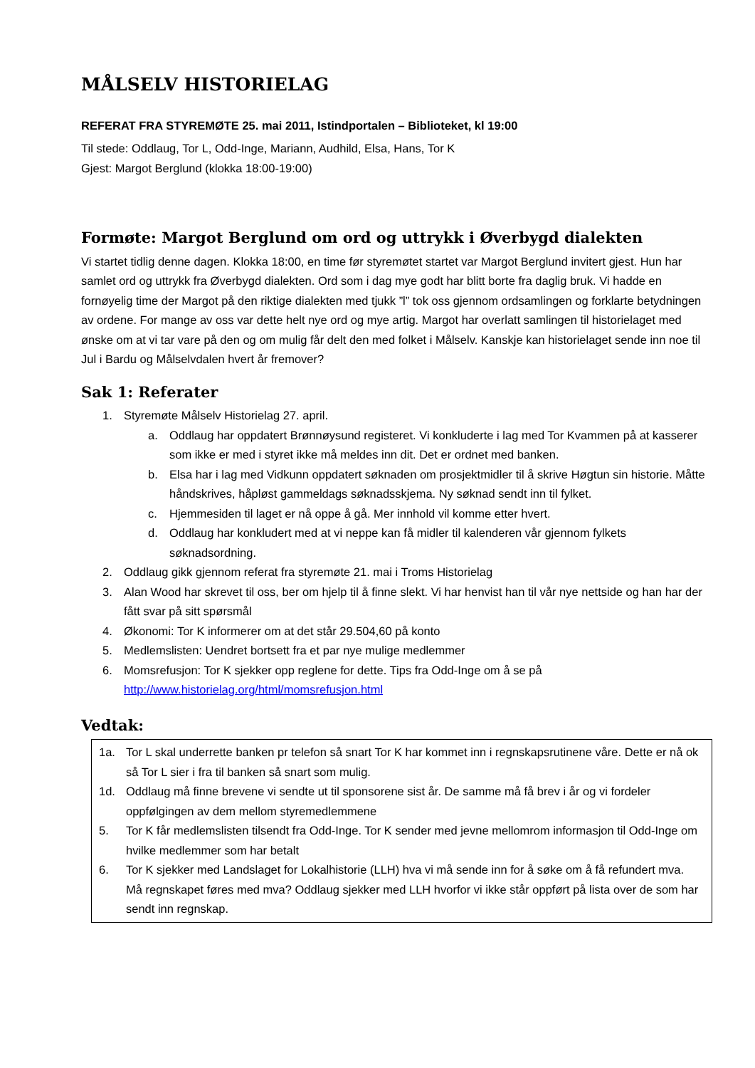MÅLSELV HISTORIELAG
REFERAT FRA STYREMØTE 25. mai 2011, Istindportalen – Biblioteket, kl 19:00
Til stede: Oddlaug, Tor L, Odd-Inge, Mariann, Audhild, Elsa, Hans, Tor K
Gjest: Margot Berglund (klokka 18:00-19:00)
Formøte: Margot Berglund om ord og uttrykk i Øverbygd dialekten
Vi startet tidlig denne dagen. Klokka 18:00, en time før styremøtet startet var Margot Berglund invitert gjest. Hun har samlet ord og uttrykk fra Øverbygd dialekten. Ord som i dag mye godt har blitt borte fra daglig bruk. Vi hadde en fornøyelig time der Margot på den riktige dialekten med tjukk ”l” tok oss gjennom ordsamlingen og forklarte betydningen av ordene. For mange av oss var dette helt nye ord og mye artig. Margot har overlatt samlingen til historielaget med ønske om at vi tar vare på den og om mulig får delt den med folket i Målselv. Kanskje kan historielaget sende inn noe til Jul i Bardu og Målselvdalen hvert år fremover?
Sak 1: Referater
1. Styremøte Målselv Historielag 27. april.
a. Oddlaug har oppdatert Brønnøysund registeret. Vi konkluderte i lag med Tor Kvammen på at kasserer som ikke er med i styret ikke må meldes inn dit. Det er ordnet med banken.
b. Elsa har i lag med Vidkunn oppdatert søknaden om prosjektmidler til å skrive Høgtun sin historie. Måtte håndskrives, håpløst gammeldags søknadsskjema. Ny søknad sendt inn til fylket.
c. Hjemmesiden til laget er nå oppe å gå. Mer innhold vil komme etter hvert.
d. Oddlaug har konkludert med at vi neppe kan få midler til kalenderen vår gjennom fylkets søknadsordning.
2. Oddlaug gikk gjennom referat fra styremøte 21. mai i Troms Historielag
3. Alan Wood har skrevet til oss, ber om hjelp til å finne slekt. Vi har henvist han til vår nye nettside og han har der fått svar på sitt spørsmål
4. Økonomi: Tor K informerer om at det står 29.504,60 på konto
5. Medlemslisten: Uendret bortsett fra et par nye mulige medlemmer
6. Momsrefusjon: Tor K sjekker opp reglene for dette. Tips fra Odd-Inge om å se på http://www.historielag.org/html/momsrefusjon.html
Vedtak:
1a. Tor L skal underrette banken pr telefon så snart Tor K har kommet inn i regnskapsrutinene våre. Dette er nå ok så Tor L sier i fra til banken så snart som mulig.
1d. Oddlaug må finne brevene vi sendte ut til sponsorene sist år. De samme må få brev i år og vi fordeler oppfølgingen av dem mellom styremedlemmene
5. Tor K får medlemslisten tilsendt fra Odd-Inge. Tor K sender med jevne mellomrom informasjon til Odd-Inge om hvilke medlemmer som har betalt
6. Tor K sjekker med Landslaget for Lokalhistorie (LLH) hva vi må sende inn for å søke om å få refundert mva. Må regnskapet føres med mva? Oddlaug sjekker med LLH hvorfor vi ikke står oppført på lista over de som har sendt inn regnskap.